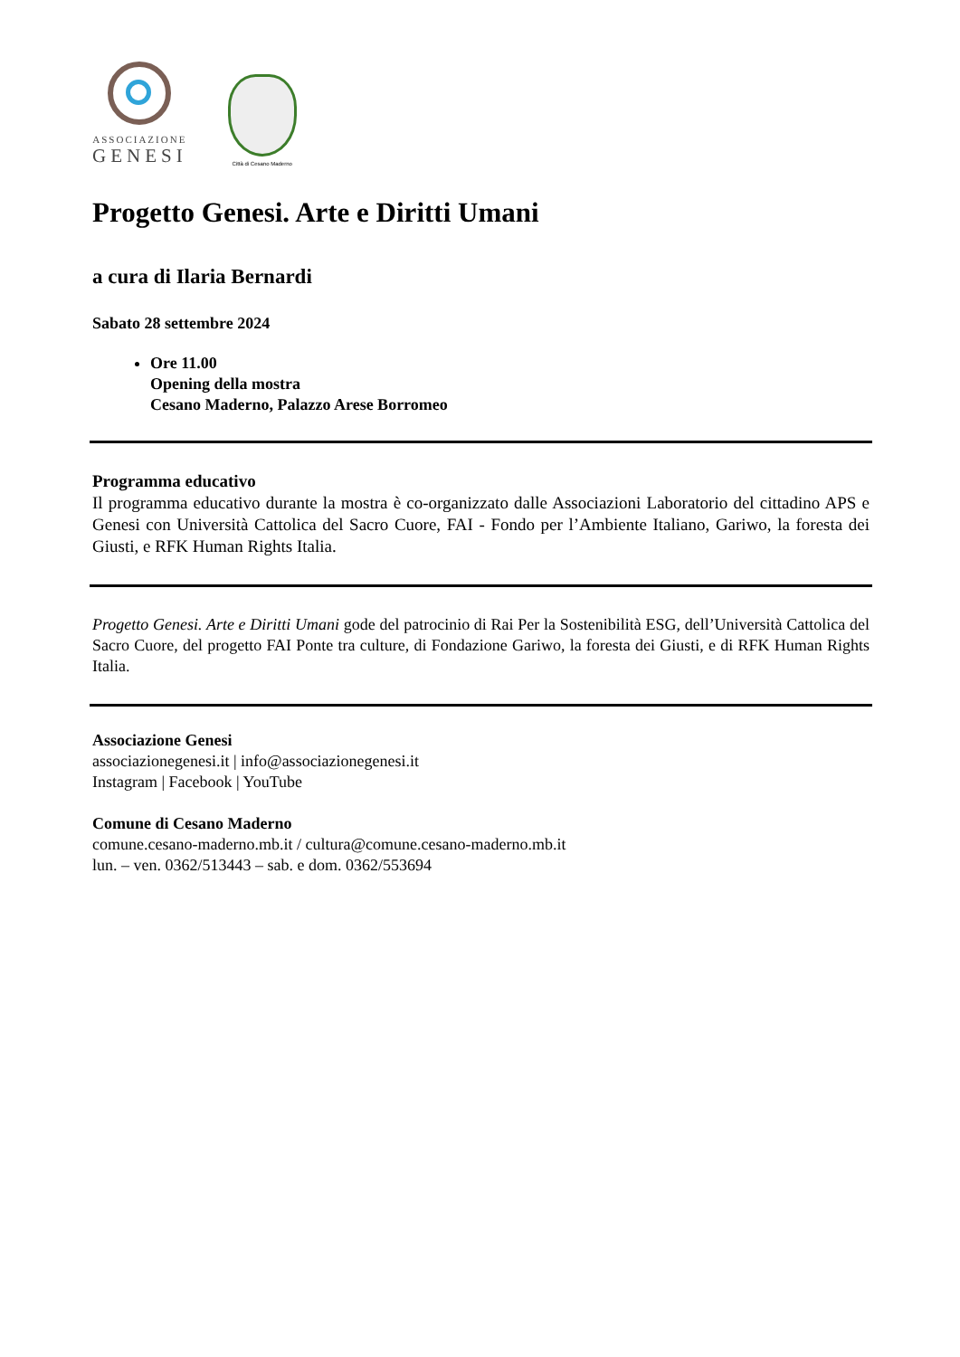ASSOCIAZIONE
GENESI
Città di Cesano Maderno
Progetto Genesi. Arte e Diritti Umani
a cura di Ilaria Bernardi
Sabato 28 settembre 2024
Ore 11.00
Opening della mostra
Cesano Maderno, Palazzo Arese Borromeo
Programma educativo
Il programma educativo durante la mostra è co-organizzato dalle Associazioni Laboratorio del cittadino APS e Genesi con Università Cattolica del Sacro Cuore, FAI - Fondo per l’Ambiente Italiano, Gariwo, la foresta dei Giusti, e RFK Human Rights Italia.
Progetto Genesi. Arte e Diritti Umani gode del patrocinio di Rai Per la Sostenibilità ESG, dell’Università Cattolica del Sacro Cuore, del progetto FAI Ponte tra culture, di Fondazione Gariwo, la foresta dei Giusti, e di RFK Human Rights Italia.
Associazione Genesi
associazionegenesi.it | info@associazionegenesi.it
Instagram | Facebook | YouTube
Comune di Cesano Maderno
comune.cesano-maderno.mb.it / cultura@comune.cesano-maderno.mb.it
lun. – ven. 0362/513443 – sab. e dom. 0362/553694